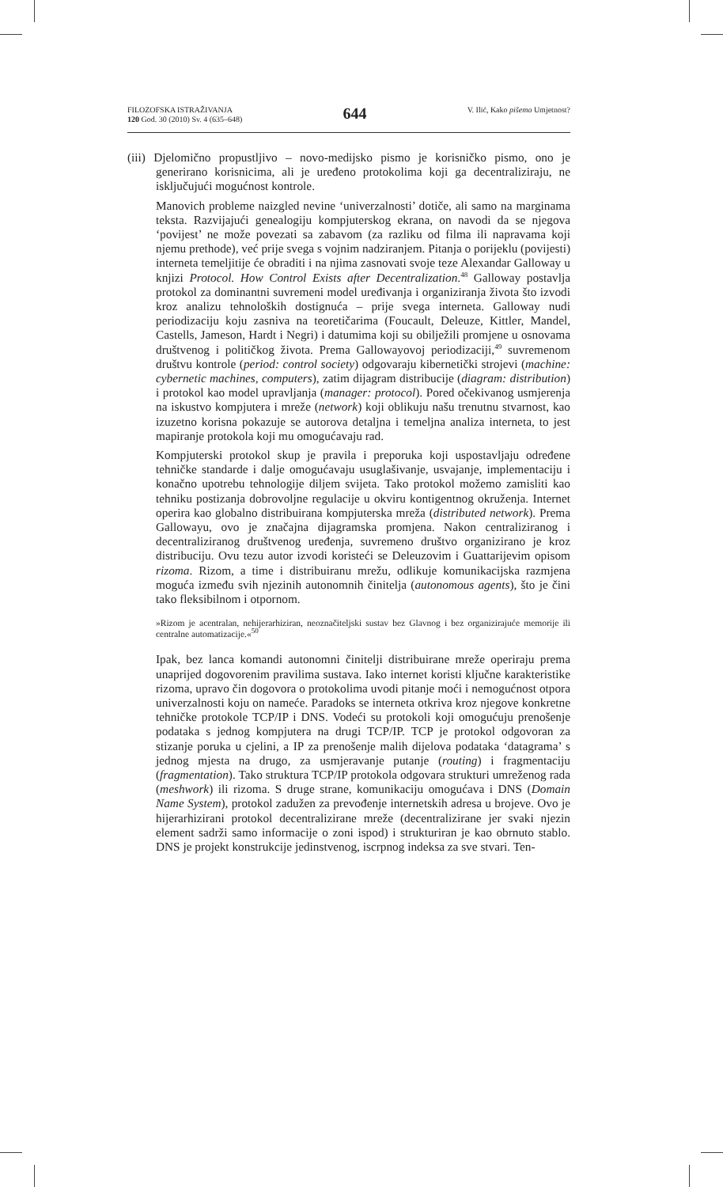FILOZOFSKA ISTRAŽIVANJA
120 God. 30 (2010) Sv. 4 (635–648)
644
V. Ilić, Kako pišemo Umjetnost?
(iii) Djelomično propustljivo – novo-medijsko pismo je korisničko pismo, ono je generirano korisnicima, ali je uređeno protokolima koji ga decentraliziraju, ne isključujući mogućnost kontrole.
Manovich probleme naizgled nevine ‘univerzalnosti’ dotiče, ali samo na marginama teksta. Razvijajući genealogiju kompjuterskog ekrana, on navodi da se njegova ‘povijest’ ne može povezati sa zabavom (za razliku od filma ili napravama koji njemu prethode), već prije svega s vojnim nadziranjem. Pitanja o porijeklu (povijesti) interneta temeljitije će obraditi i na njima zasnovati svoje teze Alexandar Galloway u knjizi Protocol. How Control Exists after Decentralization.<sup>48</sup> Galloway postavlja protokol za dominantni suvremeni model uređivanja i organiziranja života što izvodi kroz analizu tehnoloških dostignuća – prije svega interneta. Galloway nudi periodizaciju koju zasniva na teoretičarima (Foucault, Deleuze, Kittler, Mandel, Castells, Jameson, Hardt i Negri) i datumima koji su obilježili promjene u osnovama društvenog i političkog života. Prema Gallowayovoj periodizaciji,<sup>49</sup> suvremenom društvu kontrole (period: control society) odgovaraju kibernetički strojevi (machine: cybernetic machines, computers), zatim dijagram distribucije (diagram: distribution) i protokol kao model upravljanja (manager: protocol). Pored očekivanog usmjerenja na iskustvo kompjutera i mreže (network) koji oblikuju našu trenutnu stvarnost, kao izuzetno korisna pokazuje se autorova detaljna i temeljna analiza interneta, to jest mapiranje protokola koji mu omogućavaju rad.
Kompjuterski protokol skup je pravila i preporuka koji uspostavljaju određene tehničke standarde i dalje omogućavaju usuglašivanje, usvajanje, implementaciju i konačno upotrebu tehnologije diljem svijeta. Tako protokol možemo zamisliti kao tehniku postizanja dobrovoljne regulacije u okviru kontigentnog okruženja. Internet operira kao globalno distribuirana kompjuterska mreža (distributed network). Prema Gallowayu, ovo je značajna dijagramska promjena. Nakon centraliziranog i decentraliziranog društvenog uređenja, suvremeno društvo organizirano je kroz distribuciju. Ovu tezu autor izvodi koristeći se Deleuzovim i Guattarijevim opisom rizoma. Rizom, a time i distribuiranu mrežu, odlikuje komunikacijska razmjena moguća između svih njezinih autonomnih činitelja (autonomous agents), što je čini tako fleksibilnom i otpornom.
»Rizom je acentralan, nehijerarhiziran, neoznačiteljski sustav bez Glavnog i bez organizirajuće memorije ili centralne automatizacije.«<sup>50</sup>
Ipak, bez lanca komandi autonomni činitelji distribuirane mreže operiraju prema unaprijed dogovorenim pravilima sustava. Iako internet koristi ključne karakteristike rizoma, upravo čin dogovora o protokolima uvodi pitanje moći i nemogućnost otpora univerzalnosti koju on nameće. Paradoks se interneta otkriva kroz njegove konkretne tehničke protokole TCP/IP i DNS. Vodeći su protokoli koji omogućuju prenošenje podataka s jednog kompjutera na drugi TCP/IP. TCP je protokol odgovoran za stizanje poruka u cjelini, a IP za prenošenje malih dijelova podataka ‘datagrama’ s jednog mjesta na drugo, za usmjeravanje putanje (routing) i fragmentaciju (fragmentation). Tako struktura TCP/IP protokola odgovara strukturi umreženog rada (meshwork) ili rizoma. S druge strane, komunikaciju omogućava i DNS (Domain Name System), protokol zadužen za prevođenje internetskih adresa u brojeve. Ovo je hijerarhizirani protokol decentralizirane mreže (decentralizirane jer svaki njezin element sadrži samo informacije o zoni ispod) i strukturiran je kao obrnuto stablo. DNS je projekt konstrukcije jedinstvenog, iscrpnog indeksa za sve stvari. Ten-